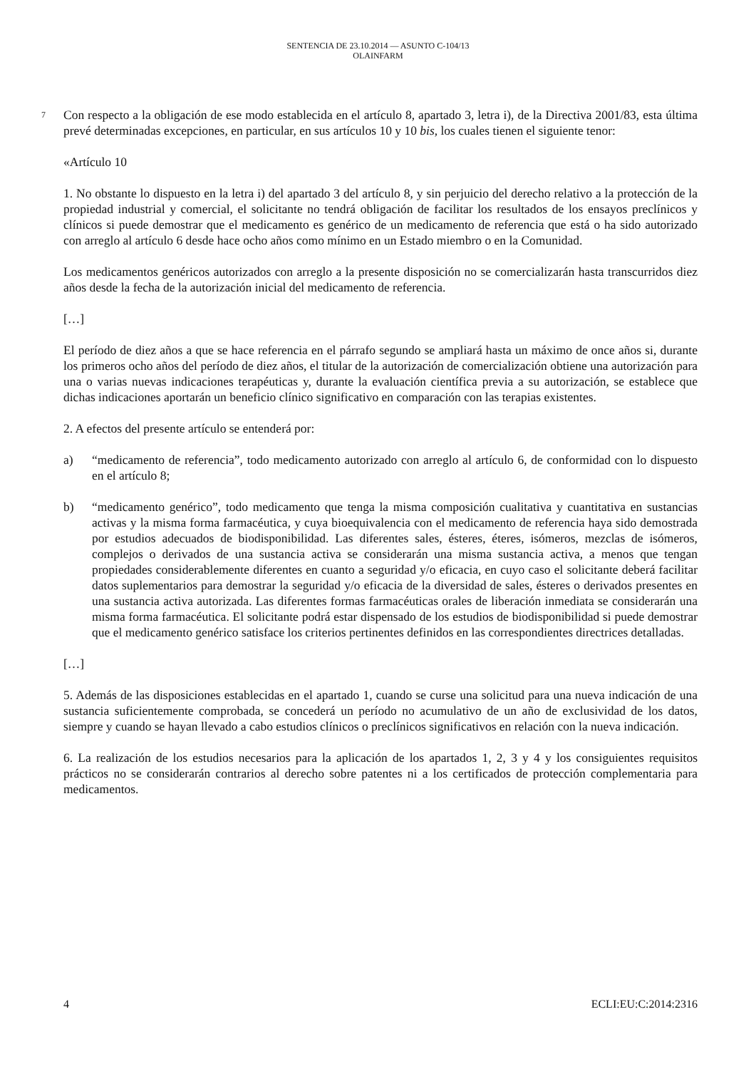SENTENCIA DE 23.10.2014 — ASUNTO C-104/13
OLAINFARM
7 Con respecto a la obligación de ese modo establecida en el artículo 8, apartado 3, letra i), de la Directiva 2001/83, esta última prevé determinadas excepciones, en particular, en sus artículos 10 y 10 bis, los cuales tienen el siguiente tenor:
«Artículo 10
1. No obstante lo dispuesto en la letra i) del apartado 3 del artículo 8, y sin perjuicio del derecho relativo a la protección de la propiedad industrial y comercial, el solicitante no tendrá obligación de facilitar los resultados de los ensayos preclínicos y clínicos si puede demostrar que el medicamento es genérico de un medicamento de referencia que está o ha sido autorizado con arreglo al artículo 6 desde hace ocho años como mínimo en un Estado miembro o en la Comunidad.
Los medicamentos genéricos autorizados con arreglo a la presente disposición no se comercializarán hasta transcurridos diez años desde la fecha de la autorización inicial del medicamento de referencia.
[…]
El período de diez años a que se hace referencia en el párrafo segundo se ampliará hasta un máximo de once años si, durante los primeros ocho años del período de diez años, el titular de la autorización de comercialización obtiene una autorización para una o varias nuevas indicaciones terapéuticas y, durante la evaluación científica previa a su autorización, se establece que dichas indicaciones aportarán un beneficio clínico significativo en comparación con las terapias existentes.
2. A efectos del presente artículo se entenderá por:
a) “medicamento de referencia”, todo medicamento autorizado con arreglo al artículo 6, de conformidad con lo dispuesto en el artículo 8;
b) “medicamento genérico”, todo medicamento que tenga la misma composición cualitativa y cuantitativa en sustancias activas y la misma forma farmacéutica, y cuya bioequivalencia con el medicamento de referencia haya sido demostrada por estudios adecuados de biodisponibilidad. Las diferentes sales, ésteres, éteres, isómeros, mezclas de isómeros, complejos o derivados de una sustancia activa se considerarán una misma sustancia activa, a menos que tengan propiedades considerablemente diferentes en cuanto a seguridad y/o eficacia, en cuyo caso el solicitante deberá facilitar datos suplementarios para demostrar la seguridad y/o eficacia de la diversidad de sales, ésteres o derivados presentes en una sustancia activa autorizada. Las diferentes formas farmacéuticas orales de liberación inmediata se considerarán una misma forma farmacéutica. El solicitante podrá estar dispensado de los estudios de biodisponibilidad si puede demostrar que el medicamento genérico satisface los criterios pertinentes definidos en las correspondientes directrices detalladas.
[…]
5. Además de las disposiciones establecidas en el apartado 1, cuando se curse una solicitud para una nueva indicación de una sustancia suficientemente comprobada, se concederá un período no acumulativo de un año de exclusividad de los datos, siempre y cuando se hayan llevado a cabo estudios clínicos o preclínicos significativos en relación con la nueva indicación.
6. La realización de los estudios necesarios para la aplicación de los apartados 1, 2, 3 y 4 y los consiguientes requisitos prácticos no se considerarán contrarios al derecho sobre patentes ni a los certificados de protección complementaria para medicamentos.
4 ECLI:EU:C:2014:2316